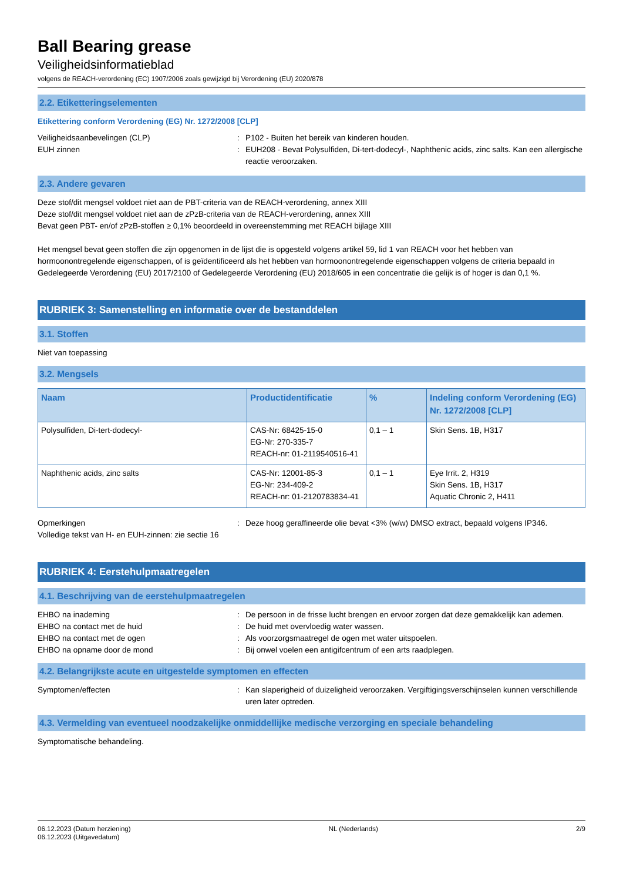Ball Bearing grease
Veiligheidsinformatieblad
volgens de REACH-verordening (EC) 1907/2006 zoals gewijzigd bij Verordening (EU) 2020/878
2.2. Etiketteringselementen
Etikettering conform Verordening (EG) Nr. 1272/2008 [CLP]
Veiligheidsaanbevelingen (CLP) : P102 - Buiten het bereik van kinderen houden.
EUH zinnen : EUH208 - Bevat Polysulfiden, Di-tert-dodecyl-, Naphthenic acids, zinc salts. Kan een allergische reactie veroorzaken.
2.3. Andere gevaren
Deze stof/dit mengsel voldoet niet aan de PBT-criteria van de REACH-verordening, annex XIII
Deze stof/dit mengsel voldoet niet aan de zPzB-criteria van de REACH-verordening, annex XIII
Bevat geen PBT- en/of zPzB-stoffen ≥ 0,1% beoordeeld in overeenstemming met REACH bijlage XIII
Het mengsel bevat geen stoffen die zijn opgenomen in de lijst die is opgesteld volgens artikel 59, lid 1 van REACH voor het hebben van hormoonontregelende eigenschappen, of is geïdentificeerd als het hebben van hormoonontregelende eigenschappen volgens de criteria bepaald in Gedelegeerde Verordening (EU) 2017/2100 of Gedelegeerde Verordening (EU) 2018/605 in een concentratie die gelijk is of hoger is dan 0,1 %.
RUBRIEK 3: Samenstelling en informatie over de bestanddelen
3.1. Stoffen
Niet van toepassing
3.2. Mengsels
| Naam | Productidentificatie | % | Indeling conform Verordening (EG) Nr. 1272/2008 [CLP] |
| --- | --- | --- | --- |
| Polysulfiden, Di-tert-dodecyl- | CAS-Nr: 68425-15-0 EG-Nr: 270-335-7 REACH-nr: 01-2119540516-41 | 0,1 – 1 | Skin Sens. 1B, H317 |
| Naphthenic acids, zinc salts | CAS-Nr: 12001-85-3 EG-Nr: 234-409-2 REACH-nr: 01-2120783834-41 | 0,1 – 1 | Eye Irrit. 2, H319 Skin Sens. 1B, H317 Aquatic Chronic 2, H411 |
Opmerkingen : Deze hoog geraffineerde olie bevat <3% (w/w) DMSO extract, bepaald volgens IP346.
Volledige tekst van H- en EUH-zinnen: zie sectie 16
RUBRIEK 4: Eerstehulpmaatregelen
4.1. Beschrijving van de eerstehulpmaatregelen
EHBO na inademing : De persoon in de frisse lucht brengen en ervoor zorgen dat deze gemakkelijk kan ademen.
EHBO na contact met de huid : De huid met overvloedig water wassen.
EHBO na contact met de ogen : Als voorzorgsmaatregel de ogen met water uitspoelen.
EHBO na opname door de mond : Bij onwel voelen een antigifcentrum of een arts raadplegen.
4.2. Belangrijkste acute en uitgestelde symptomen en effecten
Symptomen/effecten : Kan slaperigheid of duizeligheid veroorzaken. Vergiftigingsverschijnselen kunnen verschillende uren later optreden.
4.3. Vermelding van eventueel noodzakelijke onmiddellijke medische verzorging en speciale behandeling
Symptomatische behandeling.
06.12.2023 (Datum herziening)
06.12.2023 (Uitgavedatum)
NL (Nederlands) 2/9